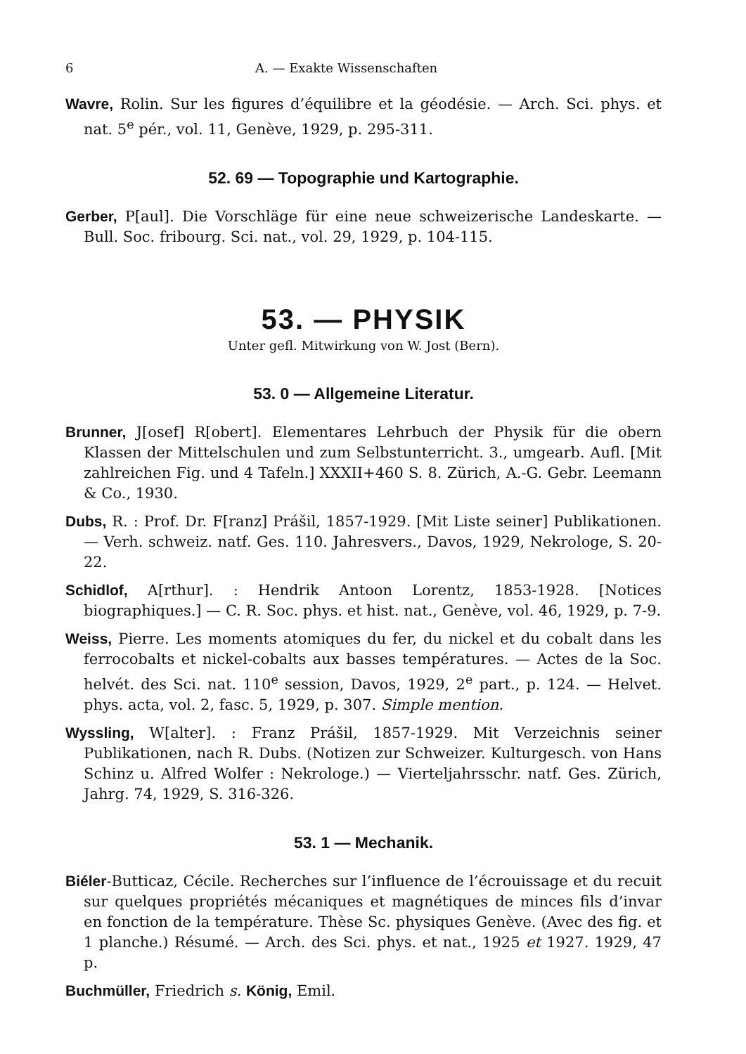6 A. — Exakte Wissenschaften
Wavre, Rolin. Sur les figures d’équilibre et la géodésie. — Arch. Sci. phys. et nat. 5<sup>e</sup> pér., vol. 11, Genève, 1929, p. 295-311.
52. 69 — Topographie und Kartographie.
Gerber, P[aul]. Die Vorschläge für eine neue schweizerische Landeskarte. — Bull. Soc. fribourg. Sci. nat., vol. 29, 1929, p. 104-115.
53. — PHYSIK
Unter gefl. Mitwirkung von W. Jost (Bern).
53. 0 — Allgemeine Literatur.
Brunner, J[osef] R[obert]. Elementares Lehrbuch der Physik für die obern Klassen der Mittelschulen und zum Selbstunterricht. 3., umgearb. Aufl. [Mit zahlreichen Fig. und 4 Tafeln.] XXXII+460 S. 8. Zürich, A.-G. Gebr. Leemann & Co., 1930.
Dubs, R. : Prof. Dr. F[ranz] Prášil, 1857-1929. [Mit Liste seiner] Publikationen. — Verh. schweiz. natf. Ges. 110. Jahresvers., Davos, 1929, Nekrologe, S. 20-22.
Schidlof, A[rthur]. : Hendrik Antoon Lorentz, 1853-1928. [Notices biographiques.] — C. R. Soc. phys. et hist. nat., Genève, vol. 46, 1929, p. 7-9.
Weiss, Pierre. Les moments atomiques du fer, du nickel et du cobalt dans les ferrocobalts et nickel-cobalts aux basses températures. — Actes de la Soc. helvét. des Sci. nat. 110<sup>e</sup> session, Davos, 1929, 2<sup>e</sup> part., p. 124. — Helvet. phys. acta, vol. 2, fasc. 5, 1929, p. 307. Simple mention.
Wyssling, W[alter]. : Franz Prášil, 1857-1929. Mit Verzeichnis seiner Publikationen, nach R. Dubs. (Notizen zur Schweizer. Kulturgesch. von Hans Schinz u. Alfred Wolfer : Nekrologe.) — Vierteljahrsschr. natf. Ges. Zürich, Jahrg. 74, 1929, S. 316-326.
53. 1 — Mechanik.
Biéler-Butticaz, Cécile. Recherches sur l’influence de l’écrouissage et du recuit sur quelques propriétés mécaniques et magnétiques de minces fils d’invar en fonction de la température. Thèse Sc. physiques Genève. (Avec des fig. et 1 planche.) Résumé. — Arch. des Sci. phys. et nat., 1925 et 1927. 1929, 47 p.
Buchmüller, Friedrich s. König, Emil.